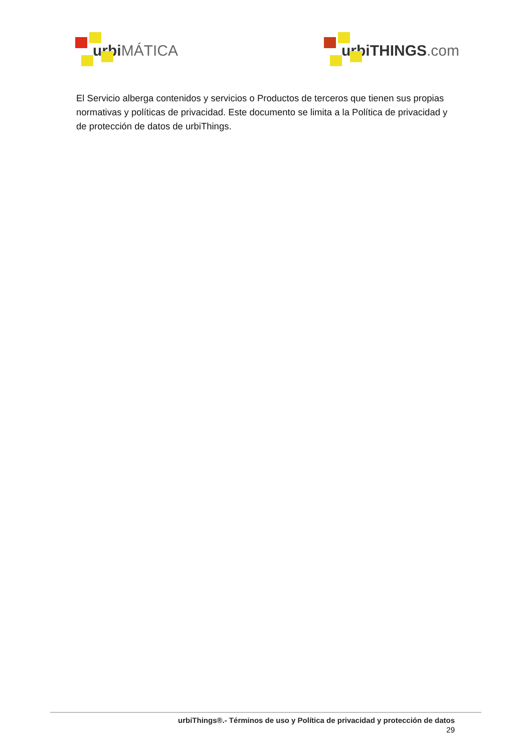urbi MÁTICA urbiTHINGS.com
El Servicio alberga contenidos y servicios o Productos de terceros que tienen sus propias normativas y políticas de privacidad. Este documento se limita a la Política de privacidad y de protección de datos de urbiThings.
urbiThings®.- Términos de uso y Política de privacidad y protección de datos
29